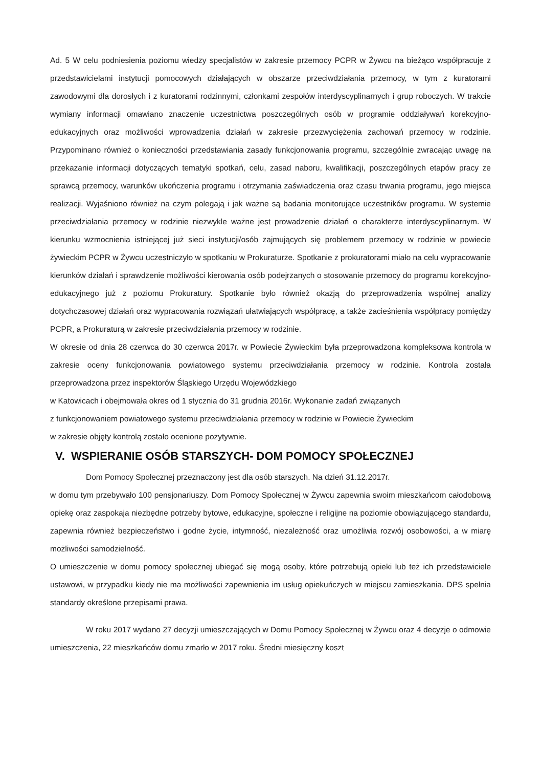Ad. 5 W celu podniesienia poziomu wiedzy specjalistów w zakresie przemocy PCPR w Żywcu na bieżąco współpracuje z przedstawicielami instytucji pomocowych działających w obszarze przeciwdziałania przemocy, w tym z kuratorami zawodowymi dla dorosłych i z kuratorami rodzinnymi, członkami zespołów interdyscyplinarnych i grup roboczych. W trakcie wymiany informacji omawiano znaczenie uczestnictwa poszczególnych osób w programie oddziaływań korekcyjno-edukacyjnych oraz możliwości wprowadzenia działań w zakresie przezwyciężenia zachowań przemocy w rodzinie. Przypominano również o konieczności przedstawiania zasady funkcjonowania programu, szczególnie zwracając uwagę na przekazanie informacji dotyczących tematyki spotkań, celu, zasad naboru, kwalifikacji, poszczególnych etapów pracy ze sprawcą przemocy, warunków ukończenia programu i otrzymania zaświadczenia oraz czasu trwania programu, jego miejsca realizacji. Wyjaśniono również na czym polegają i jak ważne są badania monitorujące uczestników programu. W systemie przeciwdziałania przemocy w rodzinie niezwykle ważne jest prowadzenie działań o charakterze interdyscyplinarnym. W kierunku wzmocnienia istniejącej już sieci instytucji/osób zajmujących się problemem przemocy w rodzinie w powiecie żywieckim PCPR w Żywcu uczestniczyło w spotkaniu w Prokuraturze. Spotkanie z prokuratorami miało na celu wypracowanie kierunków działań i sprawdzenie możliwości kierowania osób podejrzanych o stosowanie przemocy do programu korekcyjno-edukacyjnego już z poziomu Prokuratury. Spotkanie było również okazją do przeprowadzenia wspólnej analizy dotychczasowej działań oraz wypracowania rozwiązań ułatwiających współpracę, a także zacieśnienia współpracy pomiędzy PCPR, a Prokuraturą w zakresie przeciwdziałania przemocy w rodzinie.
W okresie od dnia 28 czerwca do 30 czerwca 2017r. w Powiecie Żywieckim była przeprowadzona kompleksowa kontrola w zakresie oceny funkcjonowania powiatowego systemu przeciwdziałania przemocy w rodzinie. Kontrola została przeprowadzona przez inspektorów Śląskiego Urzędu Wojewódzkiego
w Katowicach i obejmowała okres od 1 stycznia do 31 grudnia 2016r. Wykonanie zadań związanych
z funkcjonowaniem powiatowego systemu przeciwdziałania przemocy w rodzinie w Powiecie Żywieckim
w zakresie objęty kontrolą zostało ocenione pozytywnie.
V. WSPIERANIE OSÓB STARSZYCH- DOM POMOCY SPOŁECZNEJ
Dom Pomocy Społecznej przeznaczony jest dla osób starszych. Na dzień 31.12.2017r.
w domu tym przebywało 100 pensjonariuszy. Dom Pomocy Społecznej w Żywcu zapewnia swoim mieszkańcom całodobową opiekę oraz zaspokaja niezbędne potrzeby bytowe, edukacyjne, społeczne i religijne na poziomie obowiązującego standardu, zapewnia również bezpieczeństwo i godne życie, intymność, niezależność oraz umożliwia rozwój osobowości, a w miarę możliwości samodzielność.
O umieszczenie w domu pomocy społecznej ubiegać się mogą osoby, które potrzebują opieki lub też ich przedstawiciele ustawowi, w przypadku kiedy nie ma możliwości zapewnienia im usług opiekuńczych w miejscu zamieszkania. DPS spełnia standardy określone przepisami prawa.
W roku 2017 wydano 27 decyzji umieszczających w Domu Pomocy Społecznej w Żywcu oraz 4 decyzje o odmowie umieszczenia, 22 mieszkańców domu zmarło w 2017 roku. Średni miesięczny koszt